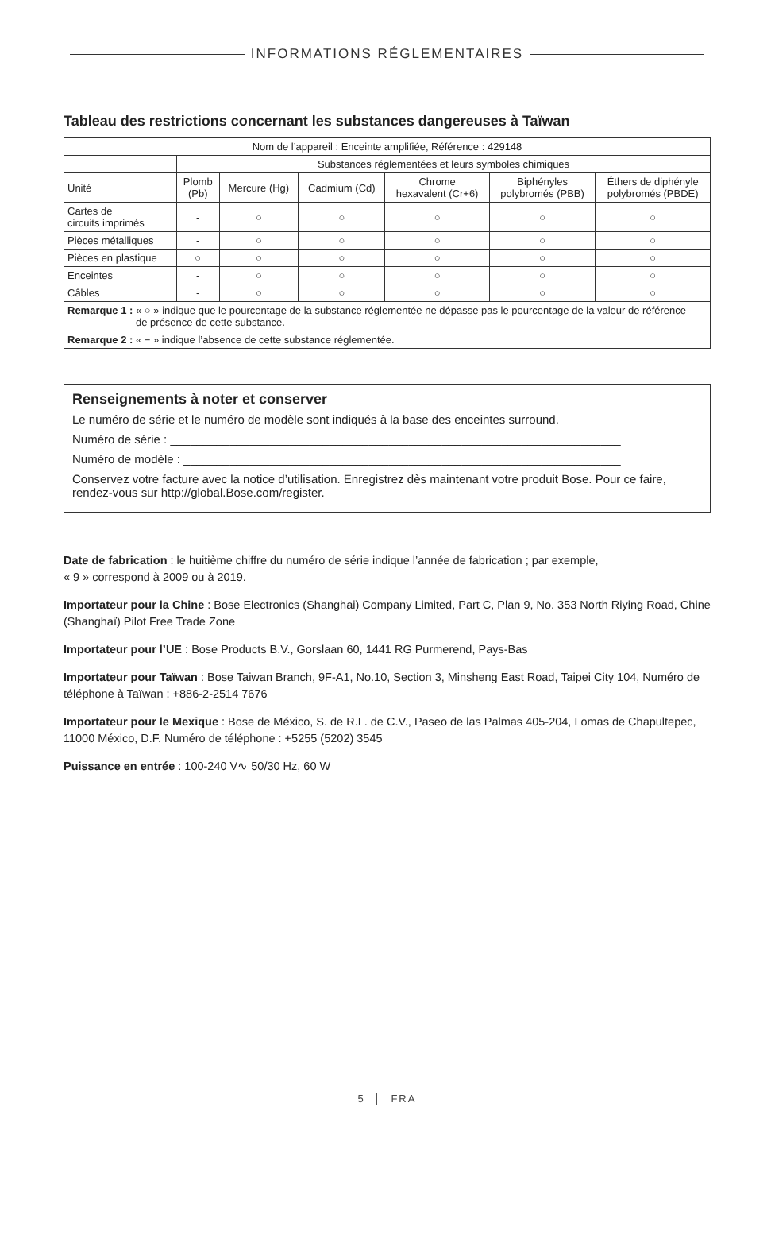INFORMATIONS RÉGLEMENTAIRES
Tableau des restrictions concernant les substances dangereuses à Taïwan
| Nom de l’appareil : Enceinte amplifiée, Référence : 429148 | | | | | | |
| | Substances réglementées et leurs symboles chimiques | | | | | |
| Unité | Plomb (Pb) | Mercure (Hg) | Cadmium (Cd) | Chrome hexavalent (Cr+6) | Biphényles polybromés (PBB) | Éthers de diphényle polybromés (PBDE) |
| Cartes de circuits imprimés | - | ○ | ○ | ○ | ○ | ○ |
| Pièces métalliques | - | ○ | ○ | ○ | ○ | ○ |
| Pièces en plastique | ○ | ○ | ○ | ○ | ○ | ○ |
| Enceintes | - | ○ | ○ | ○ | ○ | ○ |
| Câbles | - | ○ | ○ | ○ | ○ | ○ |
| Remarque 1 : « ○ » indique que le pourcentage de la substance réglementée ne dépasse pas le pourcentage de la valeur de référence de présence de cette substance. | | | | | | |
| Remarque 2 : « − » indique l’absence de cette substance réglementée. | | | | | | |
Renseignements à noter et conserver
Le numéro de série et le numéro de modèle sont indiqués à la base des enceintes surround.
Numéro de série : ____________________________________________________________________
Numéro de modèle : __________________________________________________________________
Conservez votre facture avec la notice d’utilisation. Enregistrez dès maintenant votre produit Bose. Pour ce faire, rendez-vous sur http://global.Bose.com/register.
Date de fabrication : le huitième chiffre du numéro de série indique l’année de fabrication ; par exemple,
« 9 » correspond à 2009 ou à 2019.
Importateur pour la Chine : Bose Electronics (Shanghai) Company Limited, Part C, Plan 9, No. 353 North Riying Road, Chine (Shanghaï) Pilot Free Trade Zone
Importateur pour l’UE : Bose Products B.V., Gorslaan 60, 1441 RG Purmerend, Pays-Bas
Importateur pour Taïwan : Bose Taiwan Branch, 9F-A1, No.10, Section 3, Minsheng East Road, Taipei City 104, Numéro de téléphone à Taïwan : +886-2-2514 7676
Importateur pour le Mexique : Bose de México, S. de R.L. de C.V., Paseo de las Palmas 405-204, Lomas de Chapultepec, 11000 México, D.F. Numéro de téléphone : +5255 (5202) 3545
Puissance en entrée : 100-240 V∿ 50/30 Hz, 60 W
5 │ FRA